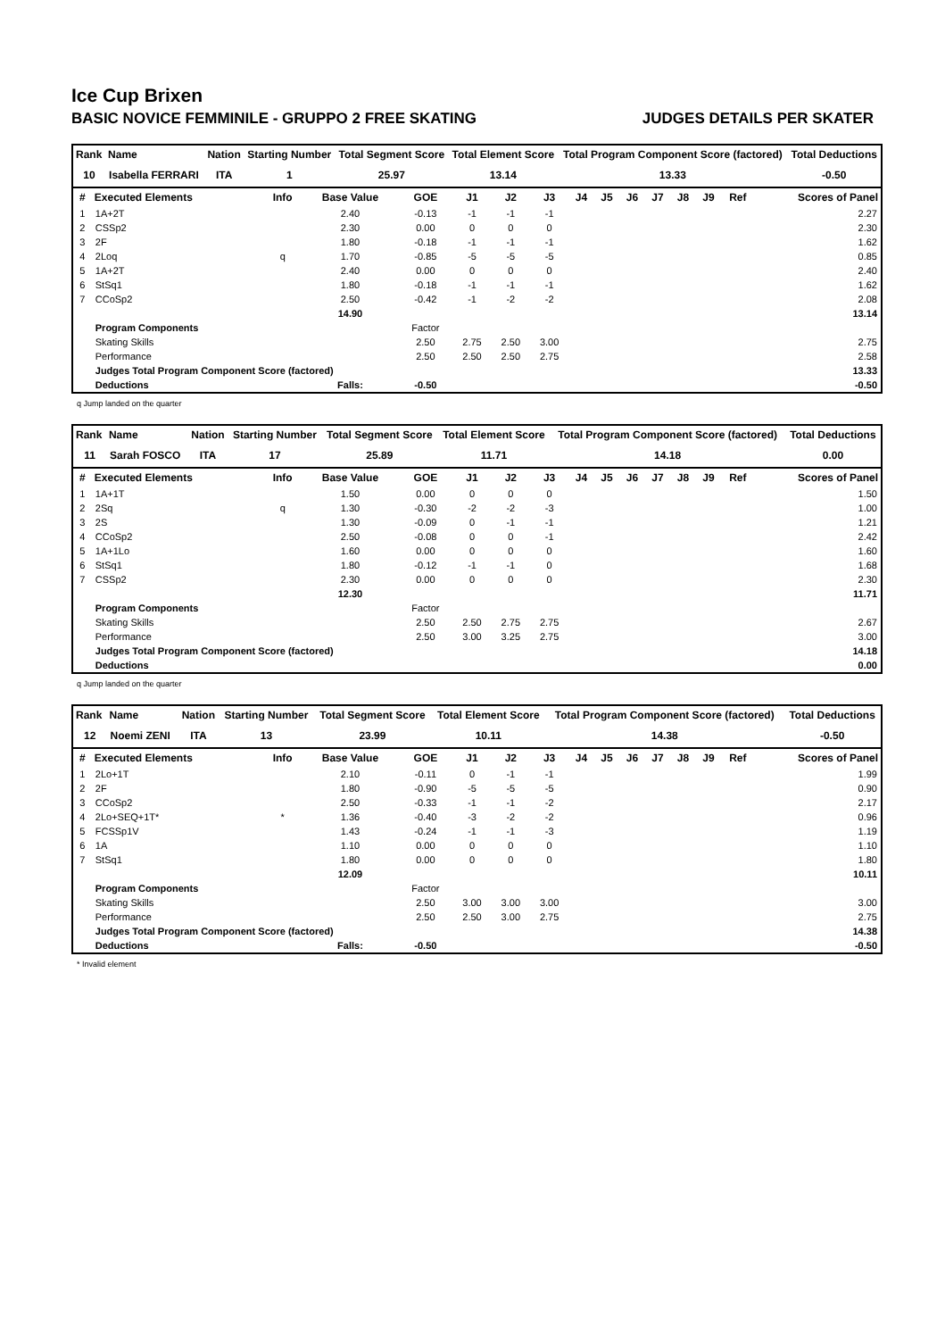Ice Cup Brixen
BASIC NOVICE FEMMINILE - GRUPPO 2 FREE SKATING JUDGES DETAILS PER SKATER
| Rank | Name | Nation | Starting Number | Total Segment Score | Total Element Score | Total Program Component Score (factored) | Total Deductions |
| --- | --- | --- | --- | --- | --- | --- | --- |
| 10 | Isabella FERRARI | ITA | 1 | 25.97 | 13.14 | 13.33 | -0.50 |
| # | Executed Elements | Info | Base Value | GOE | J1 | J2 | J3 | J4 | J5 | J6 | J7 | J8 | J9 | Ref | Scores of Panel |
| --- | --- | --- | --- | --- | --- | --- | --- | --- | --- | --- | --- | --- | --- | --- | --- |
| 1 | 1A+2T | | 2.40 | -0.13 | -1 | -1 | -1 | | | | | | | | 2.27 |
| 2 | CSSp2 | | 2.30 | 0.00 | 0 | 0 | 0 | | | | | | | | 2.30 |
| 3 | 2F | | 1.80 | -0.18 | -1 | -1 | -1 | | | | | | | | 1.62 |
| 4 | 2Loq | q | 1.70 | -0.85 | -5 | -5 | -5 | | | | | | | | 0.85 |
| 5 | 1A+2T | | 2.40 | 0.00 | 0 | 0 | 0 | | | | | | | | 2.40 |
| 6 | StSq1 | | 1.80 | -0.18 | -1 | -1 | -1 | | | | | | | | 1.62 |
| 7 | CCoSp2 | | 2.50 | -0.42 | -1 | -2 | -2 | | | | | | | | 2.08 |
| | | | 14.90 | | | | | | | | | | | | 13.14 |
| | Program Components | | | Factor | | | | | | | | | | | |
| | Skating Skills | | | 2.50 | 2.75 | 2.50 | 3.00 | | | | | | | | 2.75 |
| | Performance | | | 2.50 | 2.50 | 2.50 | 2.75 | | | | | | | | 2.58 |
| | Judges Total Program Component Score (factored) | | | | | | | | | | | | | | 13.33 |
| | Deductions | | Falls: | -0.50 | | | | | | | | | | | -0.50 |
q Jump landed on the quarter
| Rank | Name | Nation | Starting Number | Total Segment Score | Total Element Score | Total Program Component Score (factored) | Total Deductions |
| --- | --- | --- | --- | --- | --- | --- | --- |
| 11 | Sarah FOSCO | ITA | 17 | 25.89 | 11.71 | 14.18 | 0.00 |
| # | Executed Elements | Info | Base Value | GOE | J1 | J2 | J3 | J4 | J5 | J6 | J7 | J8 | J9 | Ref | Scores of Panel |
| --- | --- | --- | --- | --- | --- | --- | --- | --- | --- | --- | --- | --- | --- | --- | --- |
| 1 | 1A+1T | | 1.50 | 0.00 | 0 | 0 | 0 | | | | | | | | 1.50 |
| 2 | 2Sq | q | 1.30 | -0.30 | -2 | -2 | -3 | | | | | | | | 1.00 |
| 3 | 2S | | 1.30 | -0.09 | 0 | -1 | -1 | | | | | | | | 1.21 |
| 4 | CCoSp2 | | 2.50 | -0.08 | 0 | 0 | -1 | | | | | | | | 2.42 |
| 5 | 1A+1Lo | | 1.60 | 0.00 | 0 | 0 | 0 | | | | | | | | 1.60 |
| 6 | StSq1 | | 1.80 | -0.12 | -1 | -1 | 0 | | | | | | | | 1.68 |
| 7 | CSSp2 | | 2.30 | 0.00 | 0 | 0 | 0 | | | | | | | | 2.30 |
| | | | 12.30 | | | | | | | | | | | | 11.71 |
| | Program Components | | | Factor | | | | | | | | | | | |
| | Skating Skills | | | 2.50 | 2.50 | 2.75 | 2.75 | | | | | | | | 2.67 |
| | Performance | | | 2.50 | 3.00 | 3.25 | 2.75 | | | | | | | | 3.00 |
| | Judges Total Program Component Score (factored) | | | | | | | | | | | | | | 14.18 |
| | Deductions | | | | | | | | | | | | | | 0.00 |
q Jump landed on the quarter
| Rank | Name | Nation | Starting Number | Total Segment Score | Total Element Score | Total Program Component Score (factored) | Total Deductions |
| --- | --- | --- | --- | --- | --- | --- | --- |
| 12 | Noemi ZENI | ITA | 13 | 23.99 | 10.11 | 14.38 | -0.50 |
| # | Executed Elements | Info | Base Value | GOE | J1 | J2 | J3 | J4 | J5 | J6 | J7 | J8 | J9 | Ref | Scores of Panel |
| --- | --- | --- | --- | --- | --- | --- | --- | --- | --- | --- | --- | --- | --- | --- | --- |
| 1 | 2Lo+1T | | 2.10 | -0.11 | 0 | -1 | -1 | | | | | | | | 1.99 |
| 2 | 2F | | 1.80 | -0.90 | -5 | -5 | -5 | | | | | | | | 0.90 |
| 3 | CCoSp2 | | 2.50 | -0.33 | -1 | -1 | -2 | | | | | | | | 2.17 |
| 4 | 2Lo+SEQ+1T* | * | 1.36 | -0.40 | -3 | -2 | -2 | | | | | | | | 0.96 |
| 5 | FCSSp1V | | 1.43 | -0.24 | -1 | -1 | -3 | | | | | | | | 1.19 |
| 6 | 1A | | 1.10 | 0.00 | 0 | 0 | 0 | | | | | | | | 1.10 |
| 7 | StSq1 | | 1.80 | 0.00 | 0 | 0 | 0 | | | | | | | | 1.80 |
| | | | 12.09 | | | | | | | | | | | | 10.11 |
| | Program Components | | | Factor | | | | | | | | | | | |
| | Skating Skills | | | 2.50 | 3.00 | 3.00 | 3.00 | | | | | | | | 3.00 |
| | Performance | | | 2.50 | 2.50 | 3.00 | 2.75 | | | | | | | | 2.75 |
| | Judges Total Program Component Score (factored) | | | | | | | | | | | | | | 14.38 |
| | Deductions | | Falls: | -0.50 | | | | | | | | | | | -0.50 |
* Invalid element